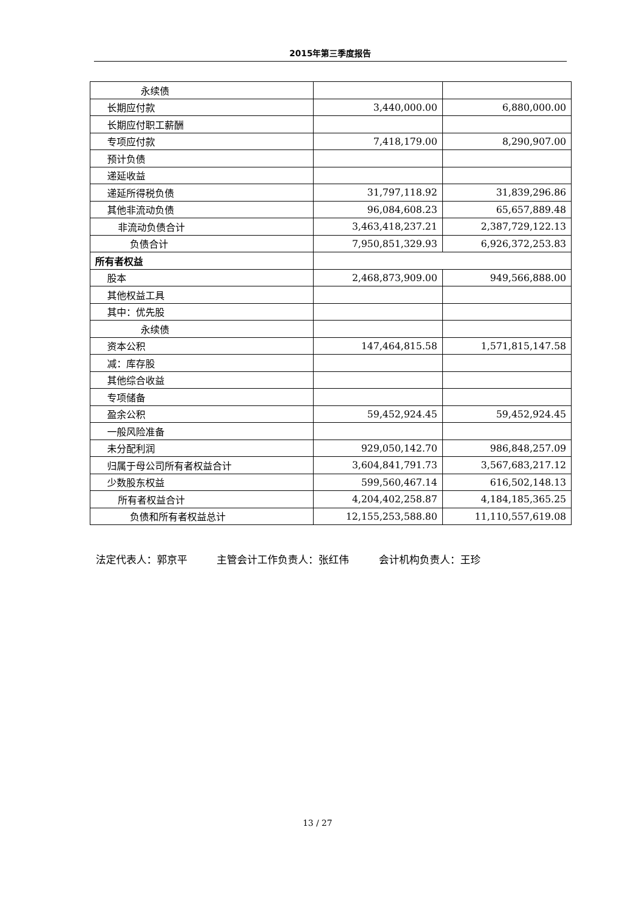2015年第三季度报告
| 永续债 | | |
| 长期应付款 | 3,440,000.00 | 6,880,000.00 |
| 长期应付职工薪酬 | | |
| 专项应付款 | 7,418,179.00 | 8,290,907.00 |
| 预计负债 | | |
| 递延收益 | | |
| 递延所得税负债 | 31,797,118.92 | 31,839,296.86 |
| 其他非流动负债 | 96,084,608.23 | 65,657,889.48 |
| 非流动负债合计 | 3,463,418,237.21 | 2,387,729,122.13 |
| 负债合计 | 7,950,851,329.93 | 6,926,372,253.83 |
| 所有者权益 | | |
| 股本 | 2,468,873,909.00 | 949,566,888.00 |
| 其他权益工具 | | |
| 其中：优先股 | | |
| 永续债 | | |
| 资本公积 | 147,464,815.58 | 1,571,815,147.58 |
| 减：库存股 | | |
| 其他综合收益 | | |
| 专项储备 | | |
| 盈余公积 | 59,452,924.45 | 59,452,924.45 |
| 一般风险准备 | | |
| 未分配利润 | 929,050,142.70 | 986,848,257.09 |
| 归属于母公司所有者权益合计 | 3,604,841,791.73 | 3,567,683,217.12 |
| 少数股东权益 | 599,560,467.14 | 616,502,148.13 |
| 所有者权益合计 | 4,204,402,258.87 | 4,184,185,365.25 |
| 负债和所有者权益总计 | 12,155,253,588.80 | 11,110,557,619.08 |
法定代表人：郭京平 主管会计工作负责人：张红伟 会计机构负责人：王珍
13 / 27